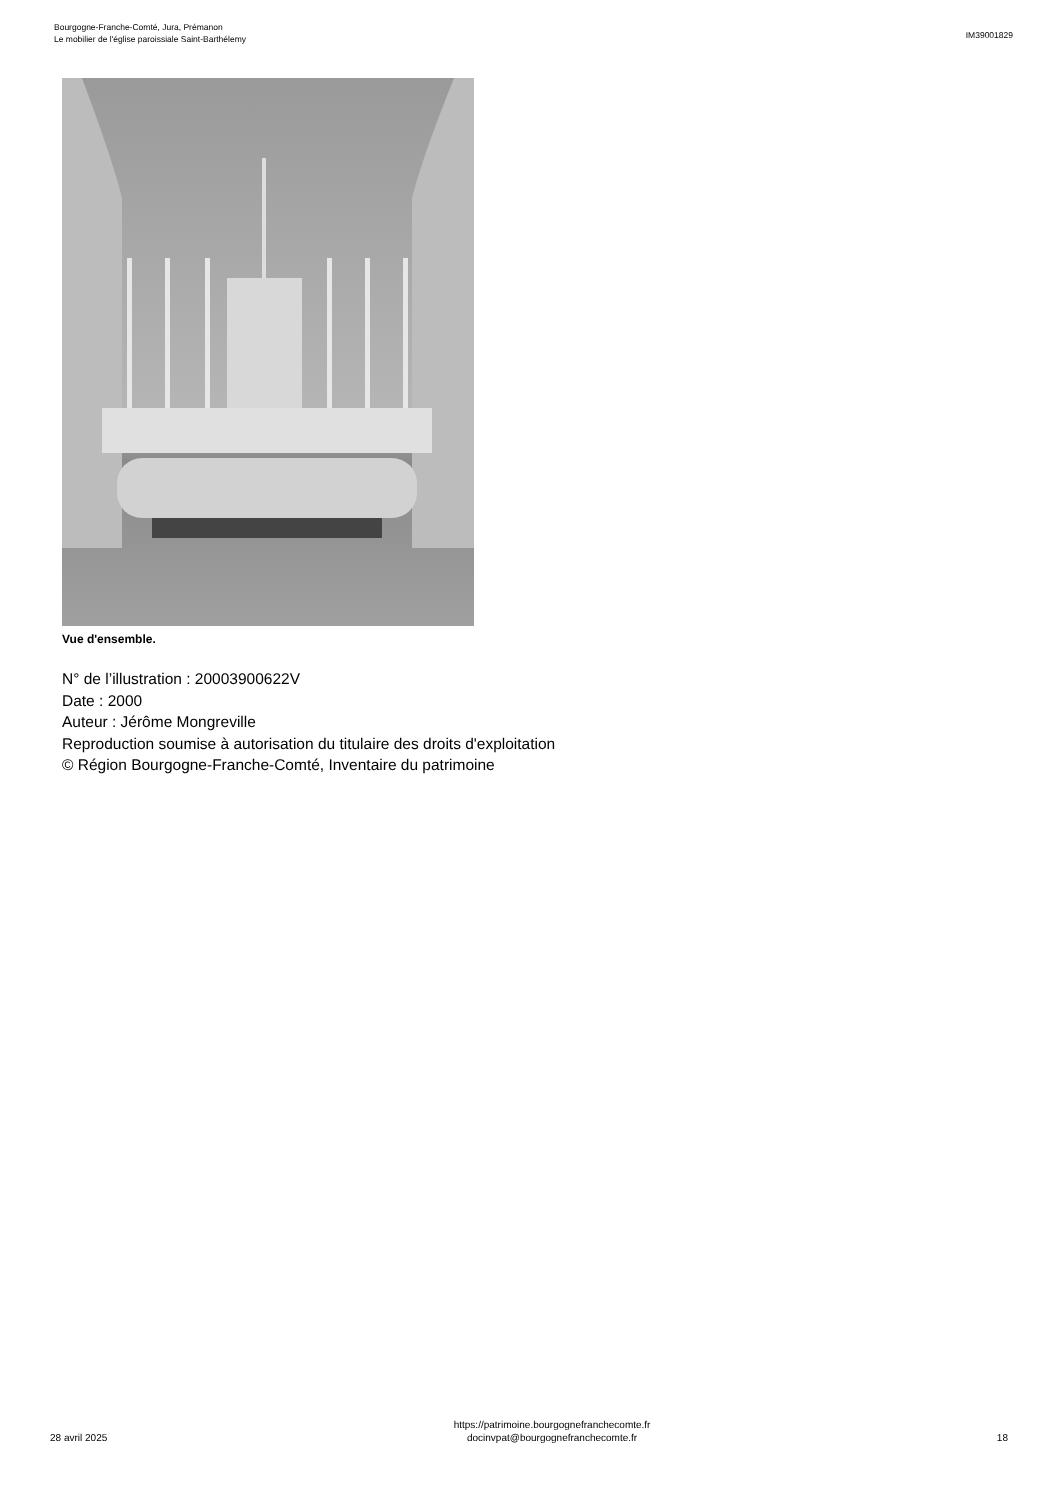Bourgogne-Franche-Comté, Jura, Prémanon
Le mobilier de l'église paroissiale Saint-Barthélemy
IM39001829
Vue d'ensemble.
N° de l’illustration : 20003900622V
Date : 2000
Auteur : Jérôme Mongreville
Reproduction soumise à autorisation du titulaire des droits d'exploitation
© Région Bourgogne-Franche-Comté, Inventaire du patrimoine
28 avril 2025
https://patrimoine.bourgognefranchecomte.fr
docinvpat@bourgognefranchecomte.fr
18